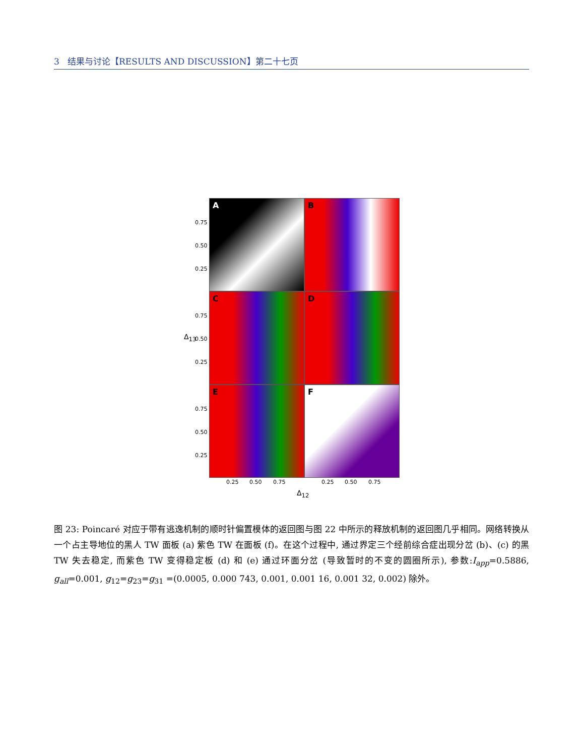3 结果与讨论【RESULTS AND DISCUSSION】第二十七页
A B
C D
E F
0.75
0.50
0.25
0.75
0.50
0.25
0.75
0.50
0.25
Δ<sub>13</sub>
0.25 0.50 0.75 0.25 0.50 0.75
Δ<sub>12</sub>
图 23: Poincaré 对应于带有逃逸机制的顺时针偏置模体的返回图与图 22 中所示的释放机制的返回图几乎相同。网络转换从一个占主导地位的黑人 TW 面板 (a) 紫色 TW 在面板 (f)。在这个过程中, 通过界定三个经前综合症出现分岔 (b)、(c) 的黑 TW 失去稳定, 而紫色 TW 变得稳定板 (d) 和 (e) 通过环面分岔 (导致暂时的不变的圆圈所示), 参数:I<sub>app</sub>=0.5886, g<sub>all</sub>=0.001, g<sub>12</sub>=g<sub>23</sub>=g<sub>31</sub> =(0.0005, 0.000 743, 0.001, 0.001 16, 0.001 32, 0.002) 除外。